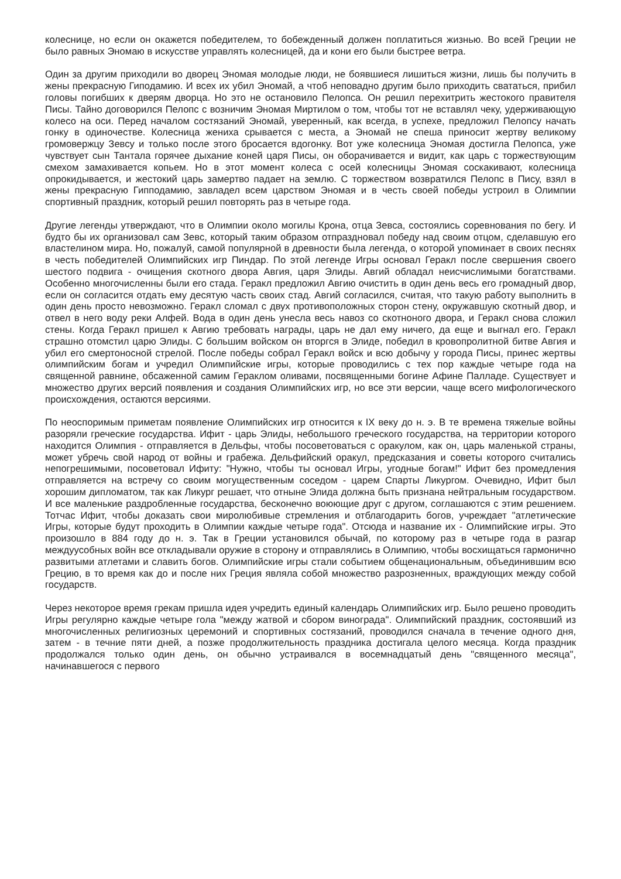колеснице, но если он окажется победителем, то бобежденный должен поплатиться жизнью. Во всей Греции не было равных Эномаю в искусстве управлять колесницей, да и кони его были быстрее ветра.
Один за другим приходили во дворец Эномая молодые люди, не боявшиеся лишиться жизни, лишь бы получить в жены прекрасную Гиподамию. И всех их убил Эномай, а чтоб неповадно другим было приходить свататься, прибил головы погибших к дверям дворца. Но это не остановило Пелопса. Он решил перехитрить жестокого правителя Писы. Тайно договорился Пелопс с возничим Эномая Миртилом о том, чтобы тот не вставлял чеку, удерживающую колесо на оси. Перед началом состязаний Эномай, уверенный, как всегда, в успехе, предложил Пелопсу начать гонку в одиночестве. Колесница жениха срывается с места, а Эномай не спеша приносит жертву великому громовержцу Зевсу и только после этого бросается вдогонку. Вот уже колесница Эномая достигла Пелопса, уже чувствует сын Тантала горячее дыхание коней царя Писы, он оборачивается и видит, как царь с торжествующим смехом замахивается копьем. Но в этот момент колеса с осей колесницы Эномая соскакивают, колесница опрокидывается, и жестокий царь замертво падает на землю. С торжеством возвратился Пелопс в Пису, взял в жены прекрасную Гипподамию, завладел всем царством Эномая и в честь своей победы устроил в Олимпии спортивный праздник, который решил повторять раз в четыре года.
Другие легенды утверждают, что в Олимпии около могилы Крона, отца Зевса, состоялись соревнования по бегу. И будто бы их организовал сам Зевс, который таким образом отпраздновал победу над своим отцом, сделавшую его властелином мира. Но, пожалуй, самой популярной в древности была легенда, о которой упоминает в своих песнях в честь победителей Олимпийских игр Пиндар. По этой легенде Игры основал Геракл после свершения своего шестого подвига - очищения скотного двора Авгия, царя Элиды. Авгий обладал неисчислимыми богатствами. Особенно многочисленны были его стада. Геракл предложил Авгию очистить в один день весь его громадный двор, если он согласится отдать ему десятую часть своих стад. Авгий согласился, считая, что такую работу выполнить в один день просто невозможно. Геракл сломал с двух противоположных сторон стену, окружавшую скотный двор, и отвел в него воду реки Алфей. Вода в один день унесла весь навоз со скотноного двора, и Геракл снова сложил стены. Когда Геракл пришел к Авгию требовать награды, царь не дал ему ничего, да еще и выгнал его. Геракл страшно отомстил царю Элиды. С большим войском он вторгся в Элиде, победил в кровопролитной битве Авгия и убил его смертоносной стрелой. После победы собрал Геракл войск и всю добычу у города Писы, принес жертвы олимпийским богам и учредил Олимпийские игры, которые проводились с тех пор каждые четыре года на священной равнине, обсаженной самим Гераклом оливами, посвященными богине Афине Палладе. Существует и множество других версий появления и создания Олимпийских игр, но все эти версии, чаще всего мифологического происхождения, остаются версиями.
По неоспоримым приметам появление Олимпийских игр относится к IX веку до н. э. В те времена тяжелые войны разоряли греческие государства. Ифит - царь Элиды, небольшого греческого государства, на территории которого находится Олимпия - отправляется в Дельфы, чтобы посоветоваться с оракулом, как он, царь маленькой страны, может убречь свой народ от войны и грабежа. Дельфийский оракул, предсказания и советы которого считались непогрешимыми, посоветовал Ифиту: "Нужно, чтобы ты основал Игры, угодные богам!" Ифит без промедления отправляется на встречу со своим могущественным соседом - царем Спарты Ликургом. Очевидно, Ифит был хорошим дипломатом, так как Ликург решает, что отныне Элида должна быть признана нейтральным государством. И все маленькие раздробленные государства, бесконечно воюющие друг с другом, соглашаются с этим решением. Тотчас Ифит, чтобы доказать свои миролюбивые стремления и отблагодарить богов, учреждает "атлетические Игры, которые будут проходить в Олимпии каждые четыре года". Отсюда и название их - Олимпийские игры. Это произошло в 884 году до н. э. Так в Греции установился обычай, по которому раз в четыре года в разгар междуусобных войн все откладывали оружие в сторону и отправлялись в Олимпию, чтобы восхищаться гармонично развитыми атлетами и славить богов. Олимпийские игры стали событием общенациональным, объединившим всю Грецию, в то время как до и после них Греция являла собой множество разрозненных, враждующих между собой государств.
Через некоторое время грекам пришла идея учредить единый календарь Олимпийских игр. Было решено проводить Игры регулярно каждые четыре гола "между жатвой и сбором винограда". Олимпийский праздник, состоявший из многочисленных религиозных церемоний и спортивных состязаний, проводился сначала в течение одного дня, затем - в течние пяти дней, а позже продолжительность праздника достигала целого месяца. Когда праздник продолжался только один день, он обычно устраивался в восемнадцатый день "священного месяца", начинавшегося с первого